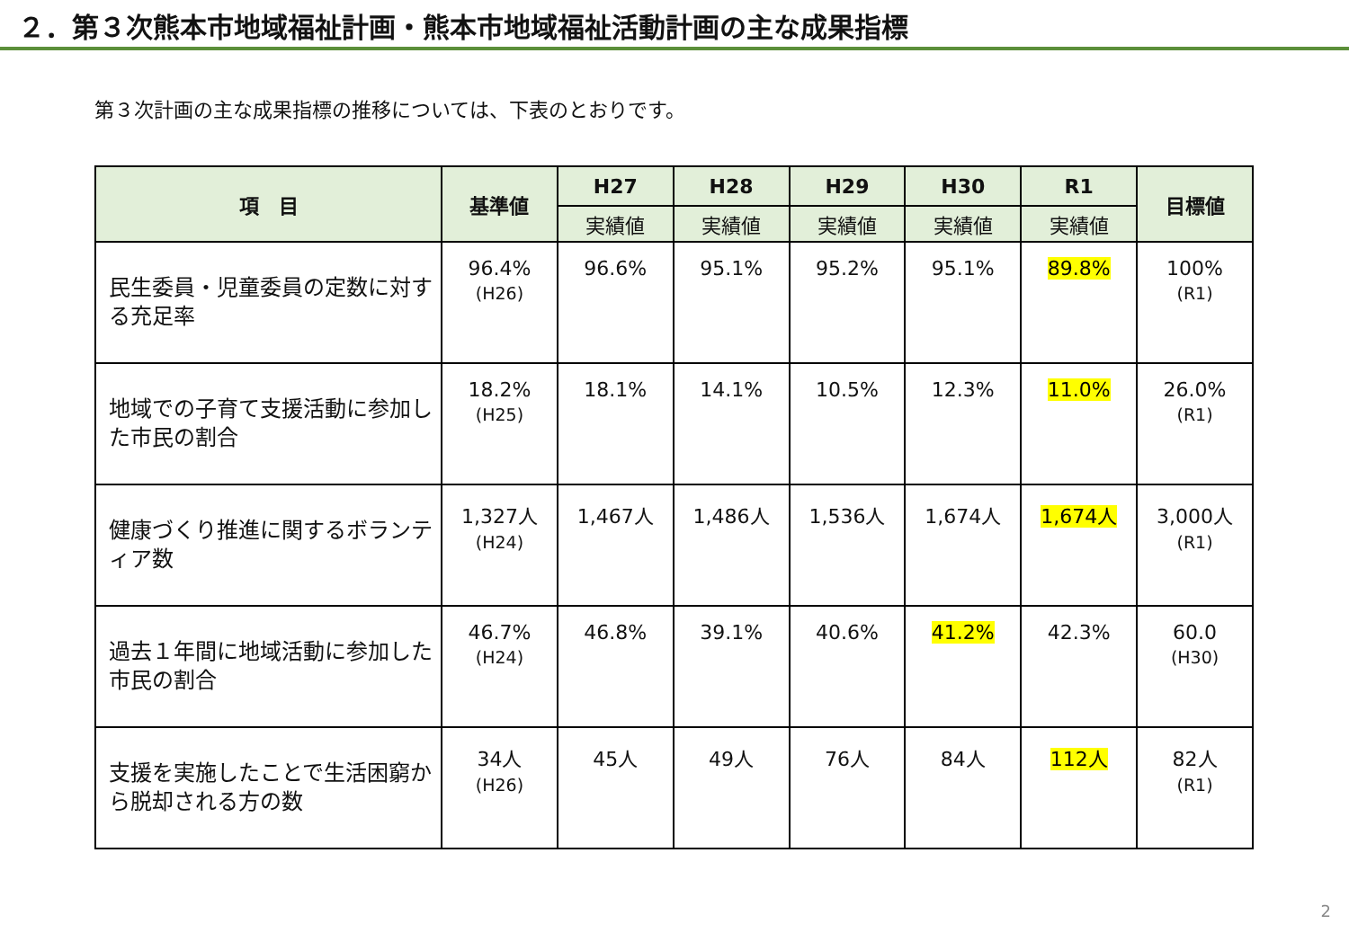２．第３次熊本市地域福祉計画・熊本市地域福祉活動計画の主な成果指標
第３次計画の主な成果指標の推移については、下表のとおりです。
| 項 目 | 基準値 | H27 | H28 | H29 | H30 | R1 | 目標値 |
| --- | --- | --- | --- | --- | --- | --- | --- |
| | | 実績値 | 実績値 | 実績値 | 実績値 | 実績値 | |
| 民生委員・児童委員の定数に対する充足率 | 96.4% (H26) | 96.6% | 95.1% | 95.2% | 95.1% | 89.8% | 100% (R1) |
| 地域での子育て支援活動に参加した市民の割合 | 18.2% (H25) | 18.1% | 14.1% | 10.5% | 12.3% | 11.0% | 26.0% (R1) |
| 健康づくり推進に関するボランティア数 | 1,327人 (H24) | 1,467人 | 1,486人 | 1,536人 | 1,674人 | 1,674人 | 3,000人 (R1) |
| 過去１年間に地域活動に参加した市民の割合 | 46.7% (H24) | 46.8% | 39.1% | 40.6% | 41.2% | 42.3% | 60.0 (H30) |
| 支援を実施したことで生活困窮から脱却される方の数 | 34人 (H26) | 45人 | 49人 | 76人 | 84人 | 112人 | 82人 (R1) |
2